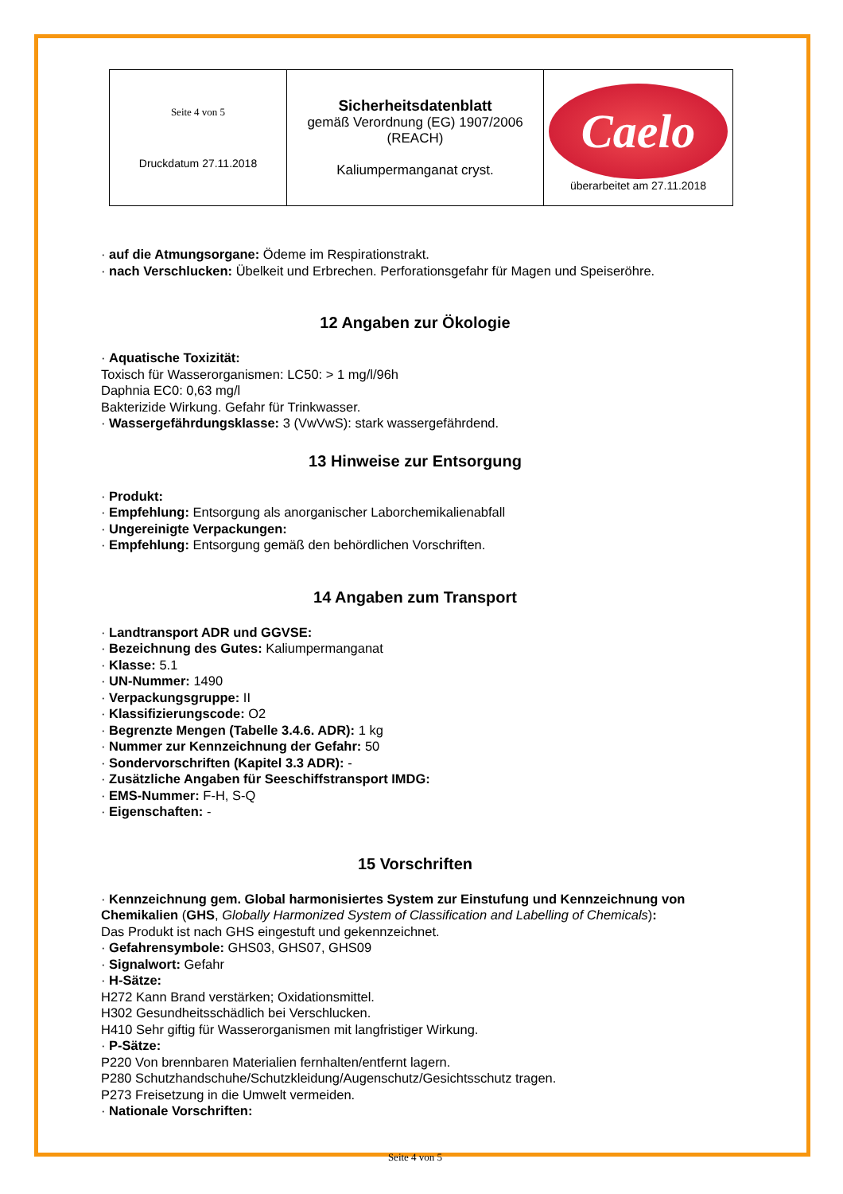| Seite 4 von 5 Druckdatum 27.11.2018 | Sicherheitsdatenblatt gemäß Verordnung (EG) 1907/2006 (REACH) Kaliumpermanganat cryst. | Caelo überarbeitet am 27.11.2018 |
· auf die Atmungsorgane: Ödeme im Respirationstrakt.
· nach Verschlucken: Übelkeit und Erbrechen. Perforationsgefahr für Magen und Speiseröhre.
12 Angaben zur Ökologie
· Aquatische Toxizität:
Toxisch für Wasserorganismen: LC50: > 1 mg/l/96h
Daphnia EC0: 0,63 mg/l
Bakterizide Wirkung. Gefahr für Trinkwasser.
· Wassergefährdungsklasse: 3 (VwVwS): stark wassergefährdend.
13 Hinweise zur Entsorgung
· Produkt:
· Empfehlung: Entsorgung als anorganischer Laborchemikalienabfall
· Ungereinigte Verpackungen:
· Empfehlung: Entsorgung gemäß den behördlichen Vorschriften.
14 Angaben zum Transport
· Landtransport ADR und GGVSE:
· Bezeichnung des Gutes: Kaliumpermanganat
· Klasse: 5.1
· UN-Nummer: 1490
· Verpackungsgruppe: II
· Klassifizierungscode: O2
· Begrenzte Mengen (Tabelle 3.4.6. ADR): 1 kg
· Nummer zur Kennzeichnung der Gefahr: 50
· Sondervorschriften (Kapitel 3.3 ADR): -
· Zusätzliche Angaben für Seeschiffstransport IMDG:
· EMS-Nummer: F-H, S-Q
· Eigenschaften: -
15 Vorschriften
· Kennzeichnung gem. Global harmonisiertes System zur Einstufung und Kennzeichnung von Chemikalien (GHS, Globally Harmonized System of Classification and Labelling of Chemicals):
Das Produkt ist nach GHS eingestuft und gekennzeichnet.
· Gefahrensymbole: GHS03, GHS07, GHS09
· Signalwort: Gefahr
· H-Sätze:
H272 Kann Brand verstärken; Oxidationsmittel.
H302 Gesundheitsschädlich bei Verschlucken.
H410 Sehr giftig für Wasserorganismen mit langfristiger Wirkung.
· P-Sätze:
P220 Von brennbaren Materialien fernhalten/entfernt lagern.
P280 Schutzhandschuhe/Schutzkleidung/Augenschutz/Gesichtsschutz tragen.
P273 Freisetzung in die Umwelt vermeiden.
· Nationale Vorschriften:
Seite 4 von 5